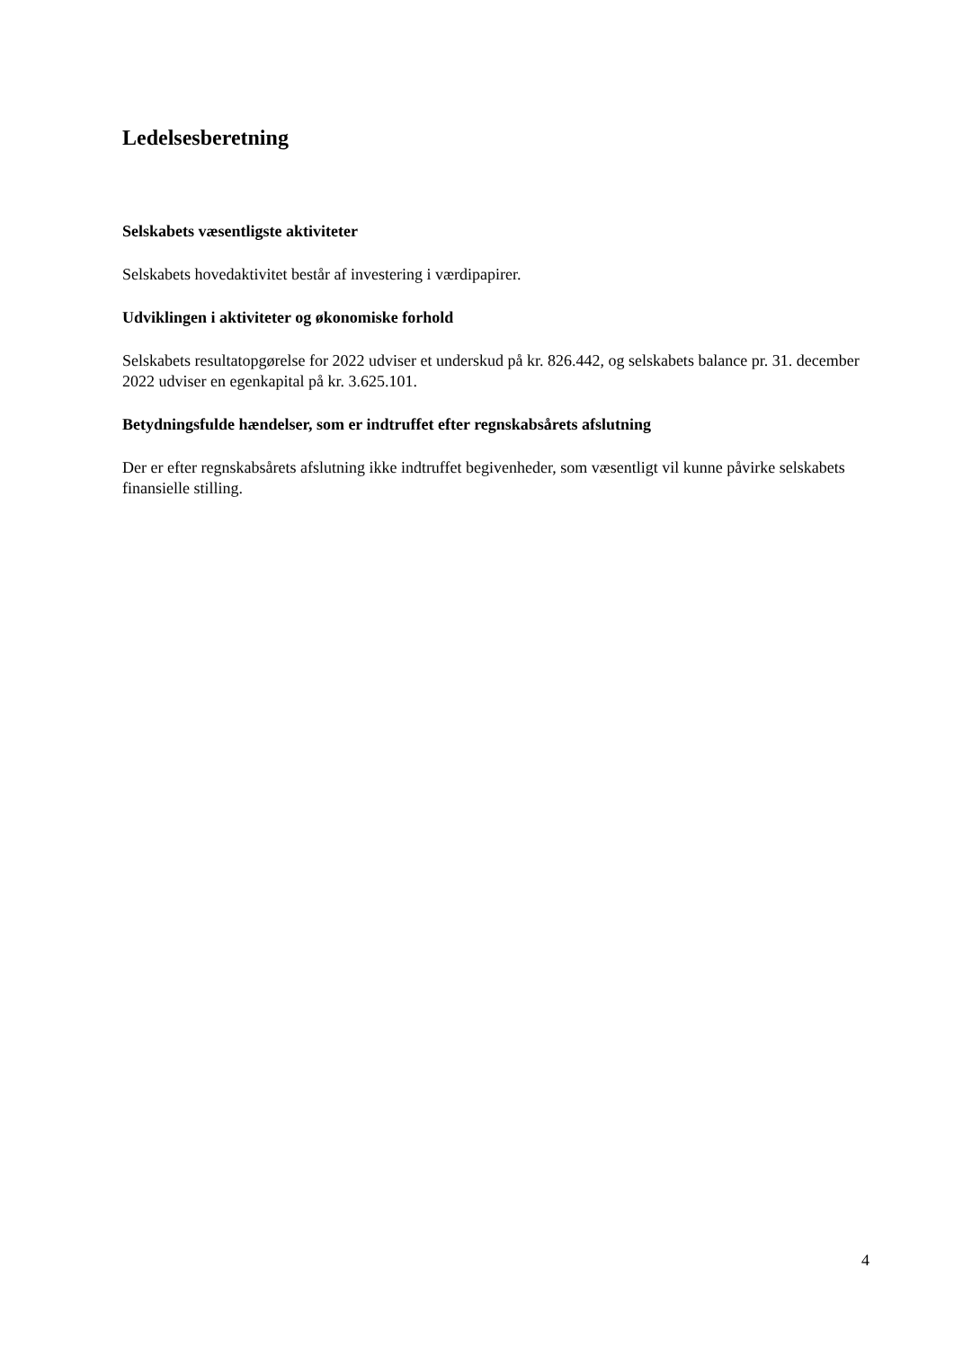Ledelsesberetning
Selskabets væsentligste aktiviteter
Selskabets hovedaktivitet består af investering i værdipapirer.
Udviklingen i aktiviteter og økonomiske forhold
Selskabets resultatopgørelse for 2022 udviser et underskud på kr. 826.442, og selskabets balance pr. 31. december 2022 udviser en egenkapital på kr. 3.625.101.
Betydningsfulde hændelser, som er indtruffet efter regnskabsårets afslutning
Der er efter regnskabsårets afslutning ikke indtruffet begivenheder, som væsentligt vil kunne påvirke selskabets finansielle stilling.
4